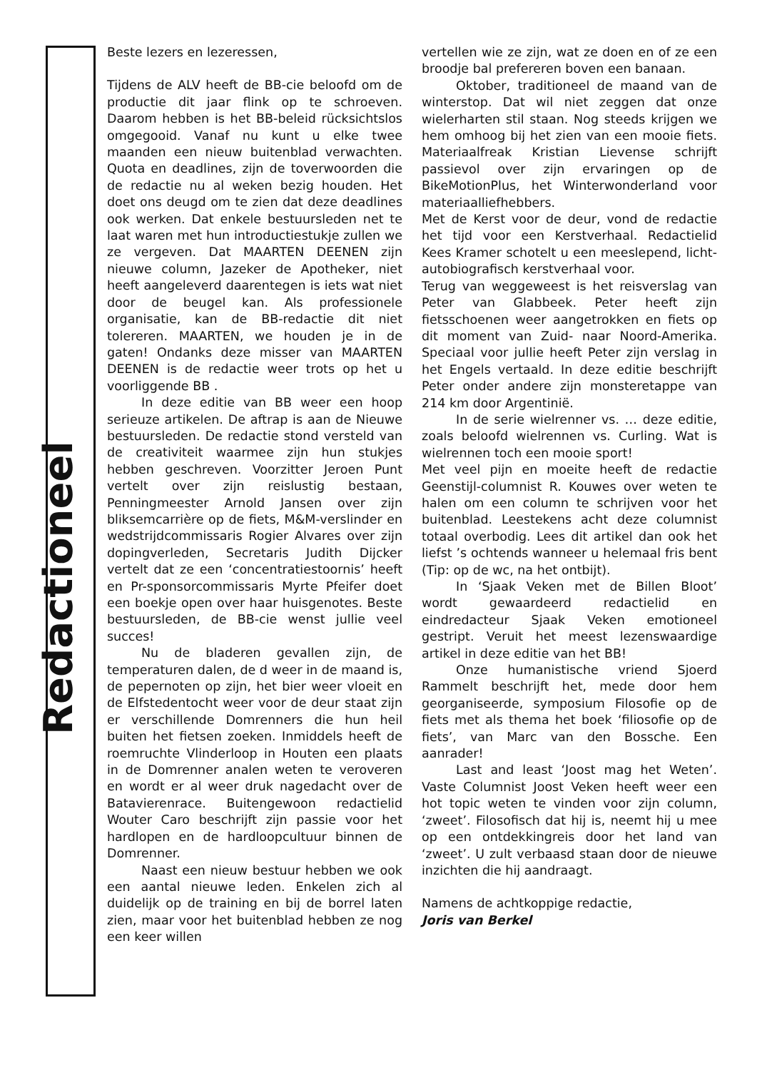Redactioneel
Beste lezers en lezeressen,
Tijdens de ALV heeft de BB-cie beloofd om de productie dit jaar flink op te schroeven. Daarom hebben is het BB-beleid rücksichtslos omgegooid. Vanaf nu kunt u elke twee maanden een nieuw buitenblad verwachten. Quota en deadlines, zijn de toverwoorden die de redactie nu al weken bezig houden. Het doet ons deugd om te zien dat deze deadlines ook werken. Dat enkele bestuursleden net te laat waren met hun introductiestukje zullen we ze vergeven. Dat MAARTEN DEENEN zijn nieuwe column, Jazeker de Apotheker, niet heeft aangeleverd daarentegen is iets wat niet door de beugel kan. Als professionele organisatie, kan de BB-redactie dit niet tolereren. MAARTEN, we houden je in de gaten! Ondanks deze misser van MAARTEN DEENEN is de redactie weer trots op het u voorliggende BB .
In deze editie van BB weer een hoop serieuze artikelen. De aftrap is aan de Nieuwe bestuursleden. De redactie stond versteld van de creativiteit waarmee zijn hun stukjes hebben geschreven. Voorzitter Jeroen Punt vertelt over zijn reislustig bestaan, Penningmeester Arnold Jansen over zijn bliksemcarrière op de fiets, M&M-verslinder en wedstrijdcommissaris Rogier Alvares over zijn dopingverleden, Secretaris Judith Dijcker vertelt dat ze een ‘concentratiestoornis’ heeft en Pr-sponsorcommissaris Myrte Pfeifer doet een boekje open over haar huisgenotes. Beste bestuursleden, de BB-cie wenst jullie veel succes!
Nu de bladeren gevallen zijn, de temperaturen dalen, de d weer in de maand is, de pepernoten op zijn, het bier weer vloeit en de Elfstedentocht weer voor de deur staat zijn er verschillende Domrenners die hun heil buiten het fietsen zoeken. Inmiddels heeft de roemruchte Vlinderloop in Houten een plaats in de Domrenner analen weten te veroveren en wordt er al weer druk nagedacht over de Batavierenrace. Buitengewoon redactielid Wouter Caro beschrijft zijn passie voor het hardlopen en de hardloopcultuur binnen de Domrenner.
Naast een nieuw bestuur hebben we ook een aantal nieuwe leden. Enkelen zich al duidelijk op de training en bij de borrel laten zien, maar voor het buitenblad hebben ze nog een keer willen
vertellen wie ze zijn, wat ze doen en of ze een broodje bal prefereren boven een banaan.
Oktober, traditioneel de maand van de winterstop. Dat wil niet zeggen dat onze wielerharten stil staan. Nog steeds krijgen we hem omhoog bij het zien van een mooie fiets. Materiaalfreak Kristian Lievense schrijft passievol over zijn ervaringen op de BikeMotionPlus, het Winterwonderland voor materiaalliefhebbers.
Met de Kerst voor de deur, vond de redactie het tijd voor een Kerstverhaal. Redactielid Kees Kramer schotelt u een meeslepend, licht-autobiografisch kerstverhaal voor.
Terug van weggeweest is het reisverslag van Peter van Glabbeek. Peter heeft zijn fietsschoenen weer aangetrokken en fiets op dit moment van Zuid- naar Noord-Amerika. Speciaal voor jullie heeft Peter zijn verslag in het Engels vertaald. In deze editie beschrijft Peter onder andere zijn monsteretappe van 214 km door Argentinië.
In de serie wielrenner vs. … deze editie, zoals beloofd wielrennen vs. Curling. Wat is wielrennen toch een mooie sport!
Met veel pijn en moeite heeft de redactie Geenstijl-columnist R. Kouwes over weten te halen om een column te schrijven voor het buitenblad. Leestekens acht deze columnist totaal overbodig. Lees dit artikel dan ook het liefst ’s ochtends wanneer u helemaal fris bent (Tip: op de wc, na het ontbijt).
In ‘Sjaak Veken met de Billen Bloot’ wordt gewaardeerd redactielid en eindredacteur Sjaak Veken emotioneel gestript. Veruit het meest lezenswaardige artikel in deze editie van het BB!
Onze humanistische vriend Sjoerd Rammelt beschrijft het, mede door hem georganiseerde, symposium Filosofie op de fiets met als thema het boek ‘filiosofie op de fiets’, van Marc van den Bossche. Een aanrader!
Last and least ‘Joost mag het Weten’. Vaste Columnist Joost Veken heeft weer een hot topic weten te vinden voor zijn column, ‘zweet’. Filosofisch dat hij is, neemt hij u mee op een ontdekkingreis door het land van ‘zweet’. U zult verbaasd staan door de nieuwe inzichten die hij aandraagt.
Namens de achtkoppige redactie,
Joris van Berkel